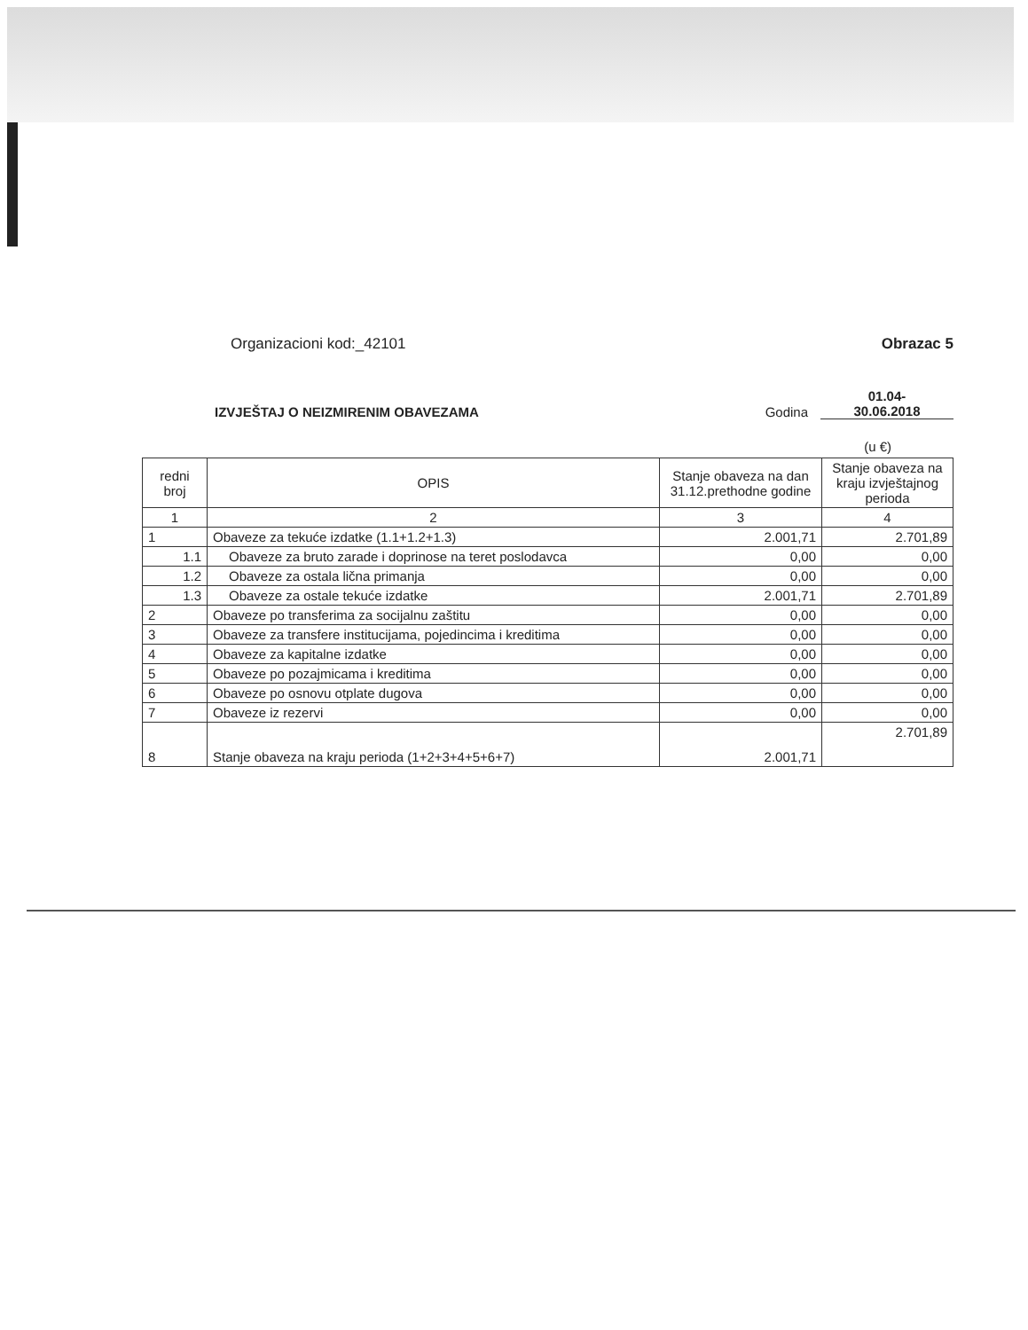Organizacioni kod:_42101 Obrazac 5
IZVJEŠTAJ O NEIZMIRENIM OBAVEZAMA
Godina
01.04-
30.06.2018
(u €)
| redni broj | OPIS | Stanje obaveza na dan 31.12.prethodne godine | Stanje obaveza na kraju izvještajnog perioda |
| --- | --- | --- | --- |
| 1 | 2 | 3 | 4 |
| 1 | Obaveze za tekuće izdatke (1.1+1.2+1.3) | 2.001,71 | 2.701,89 |
| 1.1 | Obaveze za bruto zarade i doprinose na teret poslodavca | 0,00 | 0,00 |
| 1.2 | Obaveze za ostala lična primanja | 0,00 | 0,00 |
| 1.3 | Obaveze za ostale tekuće izdatke | 2.001,71 | 2.701,89 |
| 2 | Obaveze po transferima za socijalnu zaštitu | 0,00 | 0,00 |
| 3 | Obaveze za transfere institucijama, pojedincima i kreditima | 0,00 | 0,00 |
| 4 | Obaveze za kapitalne izdatke | 0,00 | 0,00 |
| 5 | Obaveze po pozajmicama i kreditima | 0,00 | 0,00 |
| 6 | Obaveze po osnovu otplate dugova | 0,00 | 0,00 |
| 7 | Obaveze iz rezervi | 0,00 | 0,00 |
| 8 | Stanje obaveza na kraju perioda (1+2+3+4+5+6+7) | 2.001,71 | 2.701,89 |